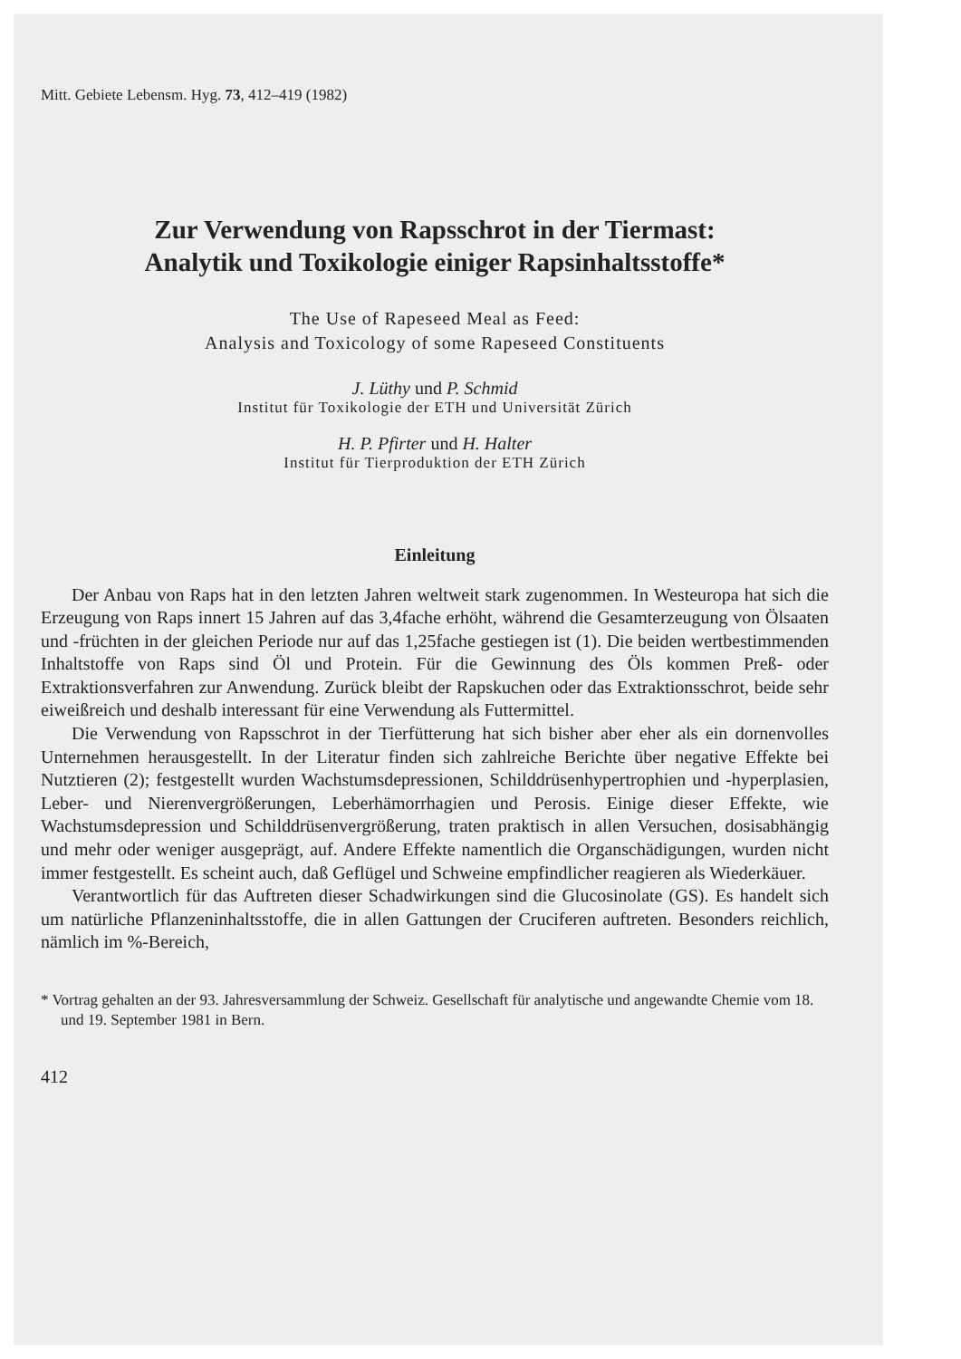Mitt. Gebiete Lebensm. Hyg. 73, 412–419 (1982)
Zur Verwendung von Rapsschrot in der Tiermast:
Analytik und Toxikologie einiger Rapsinhaltsstoffe*
The Use of Rapeseed Meal as Feed:
Analysis and Toxicology of some Rapeseed Constituents
J. Lüthy und P. Schmid
Institut für Toxikologie der ETH und Universität Zürich
H. P. Pfirter und H. Halter
Institut für Tierproduktion der ETH Zürich
Einleitung
Der Anbau von Raps hat in den letzten Jahren weltweit stark zugenommen. In Westeuropa hat sich die Erzeugung von Raps innert 15 Jahren auf das 3,4fache erhöht, während die Gesamterzeugung von Ölsaaten und -früchten in der gleichen Periode nur auf das 1,25fache gestiegen ist (1). Die beiden wertbestimmenden Inhaltstoffe von Raps sind Öl und Protein. Für die Gewinnung des Öls kommen Preß- oder Extraktionsverfahren zur Anwendung. Zurück bleibt der Rapskuchen oder das Extraktionsschrot, beide sehr eiweißreich und deshalb interessant für eine Verwendung als Futtermittel.
Die Verwendung von Rapsschrot in der Tierfütterung hat sich bisher aber eher als ein dornenvolles Unternehmen herausgestellt. In der Literatur finden sich zahlreiche Berichte über negative Effekte bei Nutztieren (2); festgestellt wurden Wachstumsdepressionen, Schilddrüsenhypertrophien und -hyperplasien, Leber- und Nierenvergrößerungen, Leberhämorrhagien und Perosis. Einige dieser Effekte, wie Wachstumsdepression und Schilddrüsenvergrößerung, traten praktisch in allen Versuchen, dosisabhängig und mehr oder weniger ausgeprägt, auf. Andere Effekte namentlich die Organschädigungen, wurden nicht immer festgestellt. Es scheint auch, daß Geflügel und Schweine empfindlicher reagieren als Wiederkäuer.
Verantwortlich für das Auftreten dieser Schadwirkungen sind die Glucosinolate (GS). Es handelt sich um natürliche Pflanzeninhaltsstoffe, die in allen Gattungen der Cruciferen auftreten. Besonders reichlich, nämlich im %-Bereich,
* Vortrag gehalten an der 93. Jahresversammlung der Schweiz. Gesellschaft für analytische und angewandte Chemie vom 18. und 19. September 1981 in Bern.
412